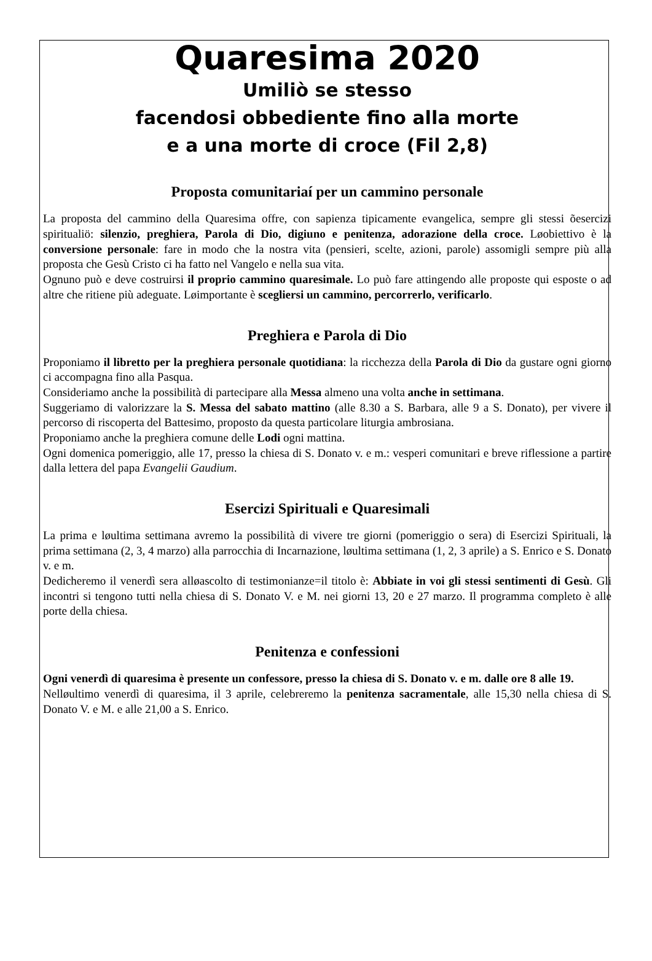Quaresima 2020
Umiliò se stesso
facendosi obbediente fino alla morte
e a una morte di croce (Fil 2,8)
Proposta comunitariaí per un cammino personale
La proposta del cammino della Quaresima offre, con sapienza tipicamente evangelica, sempre gli stessi õesercizi spiritualiö: silenzio, preghiera, Parola di Dio, digiuno e penitenza, adorazione della croce. Løobiettivo è la conversione personale: fare in modo che la nostra vita (pensieri, scelte, azioni, parole) assomigli sempre più alla proposta che Gesù Cristo ci ha fatto nel Vangelo e nella sua vita.
Ognuno può e deve costruirsi il proprio cammino quaresimale. Lo può fare attingendo alle proposte qui esposte o ad altre che ritiene più adeguate. Løimportante è scegliersi un cammino, percorrerlo, verificarlo.
Preghiera e Parola di Dio
Proponiamo il libretto per la preghiera personale quotidiana: la ricchezza della Parola di Dio da gustare ogni giorno ci accompagna fino alla Pasqua.
Consideriamo anche la possibilità di partecipare alla Messa almeno una volta anche in settimana.
Suggeriamo di valorizzare la S. Messa del sabato mattino (alle 8.30 a S. Barbara, alle 9 a S. Donato), per vivere il percorso di riscoperta del Battesimo, proposto da questa particolare liturgia ambrosiana.
Proponiamo anche la preghiera comune delle Lodi ogni mattina.
Ogni domenica pomeriggio, alle 17, presso la chiesa di S. Donato v. e m.: vesperi comunitari e breve riflessione a partire dalla lettera del papa Evangelii Gaudium.
Esercizi Spirituali e Quaresimali
La prima e løultima settimana avremo la possibilità di vivere tre giorni (pomeriggio o sera) di Esercizi Spirituali, la prima settimana (2, 3, 4 marzo) alla parrocchia di Incarnazione, løultima settimana (1, 2, 3 aprile) a S. Enrico e S. Donato v. e m.
Dedicheremo il venerdì sera alløascolto di testimonianze=il titolo è: Abbiate in voi gli stessi sentimenti di Gesù. Gli incontri si tengono tutti nella chiesa di S. Donato V. e M. nei giorni 13, 20 e 27 marzo. Il programma completo è alle porte della chiesa.
Penitenza e confessioni
Ogni venerdì di quaresima è presente un confessore, presso la chiesa di S. Donato v. e m. dalle ore 8 alle 19.
Nelløultimo venerdì di quaresima, il 3 aprile, celebreremo la penitenza sacramentale, alle 15,30 nella chiesa di S. Donato V. e M. e alle 21,00 a S. Enrico.